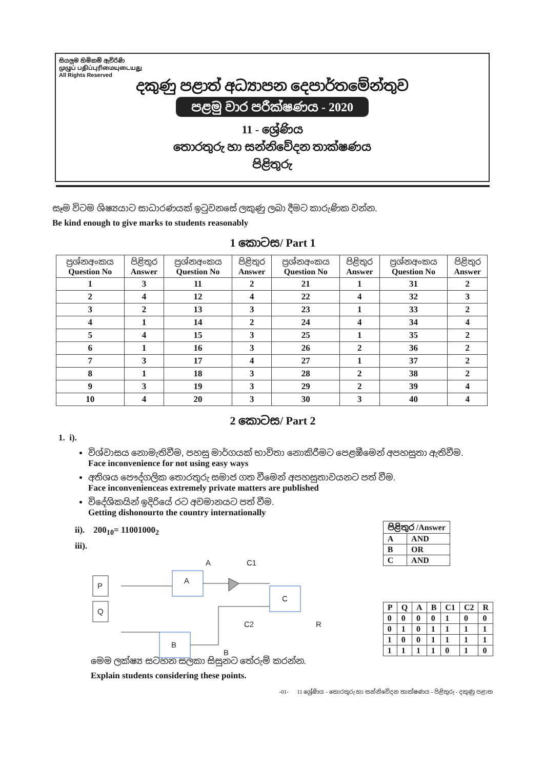සියලුම හිමිකම් ඇවිරිණි
முழுப் பதிப்புரிமையுடையது
All Rights Reserved
දකුණු පළාත් අධ්‍යාපන දෙපාර්තමේන්තුව
පළමු වාර පරීක්ෂණය - 2020
11 - ශ්‍රේණිය
තොරතුරු හා සන්නිවේදන තාක්ෂණය
පිළිතුරු
සෑම විටම ශිෂ්‍යයාට සාධාරණයක් ඉටුවනසේ ලකුණු ලබා දීමට කාරුණික වන්න.
Be kind enough to give marks to students reasonably
1 කොටස/ Part 1
| ප්‍රශ්නඅංකය Question No | පිළිතුර Answer | ප්‍රශ්නඅංකය Question No | පිළිතුර Answer | ප්‍රශ්නඅංකය Question No | පිළිතුර Answer | ප්‍රශ්නඅංකය Question No | පිළිතුර Answer |
| --- | --- | --- | --- | --- | --- | --- | --- |
| 1 | 3 | 11 | 2 | 21 | 1 | 31 | 2 |
| 2 | 4 | 12 | 4 | 22 | 4 | 32 | 3 |
| 3 | 2 | 13 | 3 | 23 | 1 | 33 | 2 |
| 4 | 1 | 14 | 2 | 24 | 4 | 34 | 4 |
| 5 | 4 | 15 | 3 | 25 | 1 | 35 | 2 |
| 6 | 1 | 16 | 3 | 26 | 2 | 36 | 2 |
| 7 | 3 | 17 | 4 | 27 | 1 | 37 | 2 |
| 8 | 1 | 18 | 3 | 28 | 2 | 38 | 2 |
| 9 | 3 | 19 | 3 | 29 | 2 | 39 | 4 |
| 10 | 4 | 20 | 3 | 30 | 3 | 40 | 4 |
2 කොටස/ Part 2
1. i).
විශ්වාසය නොමැතිවීම, පහසු මාර්ගයක් භාවිතා නොකිරීමට පෙළඹීමෙන් අපහසුතා ඇතිවීම.
Face inconvenience for not using easy ways
අතිශය පෞද්ගලික තොරතුරු සමාජ ගත වීමෙන් අපහසුතාවයනට පත් වීම.
Face inconvenienceas extremely private matters are published
විදේශිකයින් ඉදිරියේ රට අවමානයට පත් වීම.
Getting dishonourto the country internationally
ii). 200<sub>10</sub>= 11001000<sub>2</sub>
iii).
P
Q
A
B
C
A
C1
C2
B
R
| පිළිතුර /Answer | |
| A | AND |
| B | OR |
| C | AND |
| P | Q | A | B | C1 | C2 | R |
| 0 | 0 | 0 | 0 | 1 | 0 | 0 |
| 0 | 1 | 0 | 1 | 1 | 1 | 1 |
| 1 | 0 | 0 | 1 | 1 | 1 | 1 |
| 1 | 1 | 1 | 1 | 0 | 1 | 0 |
මෙම ලක්ෂ්‍ය සටහන සලකා සිසුනට තේරුම් කරන්න.
Explain students considering these points.
-01- 11 ශ්‍රේණිය - තොරතුරු හා සන්නිවේදන තාක්ෂණය - පිළිතුරු - දකුණු පළාත